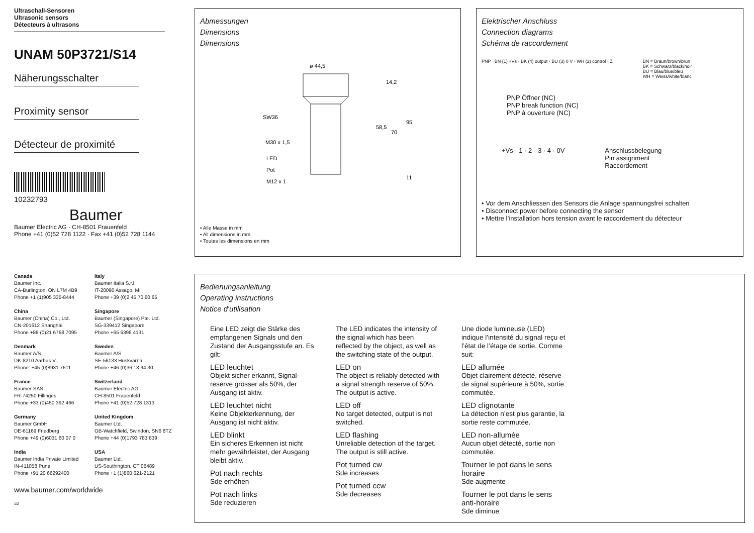Ultraschall-Sensoren
Ultrasonic sensors
Détecteurs à ultrasons
UNAM 50P3721/S14
Näherungsschalter
Proximity sensor
Détecteur de proximité
10232793
Baumer
Baumer Electric AG · CH-8501 Frauenfeld
Phone +41 (0)52 728 1122 · Fax +41 (0)52 728 1144
Canada
Baumer Inc.
CA-Burlington, ON L7M 4B9
Phone +1 (1)905 335-8444
Italy
Baumer Italia S.r.l.
IT-20090 Assago, MI
Phone +39 (0)2 45 70 60 65
China
Baumer (China) Co., Ltd.
CN-201612 Shanghai
Phone +86 (0)21 6768 7095
Singapore
Baumer (Singapore) Pte. Ltd.
SG-339412 Singapore
Phone +65 6396 4131
Denmark
Baumer A/S
DK-8210 Aarhus V
Phone: +45 (0)8931 7611
Sweden
Baumer A/S
SE-56133 Huskvarna
Phone +46 (0)36 13 94 30
France
Baumer SAS
FR-74250 Fillinges
Phone +33 (0)450 392 466
Switzerland
Baumer Electric AG
CH-8501 Frauenfeld
Phone +41 (0)52 728 1313
Germany
Baumer GmbH
DE-61169 Friedberg
Phone +49 (0)6031 60 07 0
United Kingdom
Baumer Ltd.
GB-Watchfield, Swindon, SN6 8TZ
Phone +44 (0)1793 783 839
India
Baumer India Private Limited
IN-411058 Pune
Phone +91 20 66292400
USA
Baumer Ltd.
US-Southington, CT 06489
Phone +1 (1)860 621-2121
www.baumer.com/worldwide
1/2
Abmessungen
Dimensions
Dimensions
ø 44,5
SW36
M30 x 1,5
LED
Pot
M12 x 1
14,2
58,5
70
95
11
• Alle Masse in mm
• All dimensions in mm
• Toutes les dimensions en mm
Elektrischer Anschluss
Connection diagrams
Schéma de raccordement
PNP BN (1) +Vs · BK (4) output · BU (3) 0 V · WH (2) control · Z
BN = Braun/brown/brun
BK = Schwarz/black/noir
BU = Blau/blue/bleu
WH = Weiss/white/blanc
PNP Öffner (NC)
PNP break function (NC)
PNP à ouverture (NC)
+Vs · 1 · 2 · 3 · 4 · 0V Anschlussbelegung
Pin assignment
Raccordement
• Vor dem Anschliessen des Sensors die Anlage spannungsfrei schalten
• Disconnect power before connecting the sensor
• Mettre l’installation hors tension avant le raccordement du détecteur
Bedienungsanleitung
Operating instructions
Notice d'utilisation
Eine LED zeigt die Stärke des empfangenen Signals und den Zustand der Ausgangsstufe an. Es gilt:
LED leuchtet
Objekt sicher erkannt, Signal-reserve grösser als 50%, der Ausgang ist aktiv.
LED leuchtet nicht
Keine Objekterkennung, der Ausgang ist nicht aktiv.
LED blinkt
Ein sicheres Erkennen ist nicht mehr gewährleistet, der Ausgang bleibt aktiv.
Pot nach rechts
Sde erhöhen
Pot nach links
Sde reduzieren
The LED indicates the intensity of the signal which has been reflected by the object, as well as the switching state of the output.
LED on
The object is reliably detected with a signal strength reserve of 50%. The output is active.
LED off
No target detected, output is not switched.
LED flashing
Unreliable detection of the target. The output is still active.
Pot turned cw
Sde increases
Pot turned ccw
Sde decreases
Une diode lumineuse (LED) indique l’intensité du signal reçu et l’état de l’étage de sortie. Comme suit:
LED allumée
Objet clairement détecté, réserve de signal supérieure à 50%, sortie commutée.
LED clignotante
La détection n’est plus garantie, la sortie reste commutée.
LED non-allumée
Aucun objet détecté, sortie non commutée.
Tourner le pot dans le sens horaire
Sde augmente
Tourner le pot dans le sens anti-horaire
Sde diminue